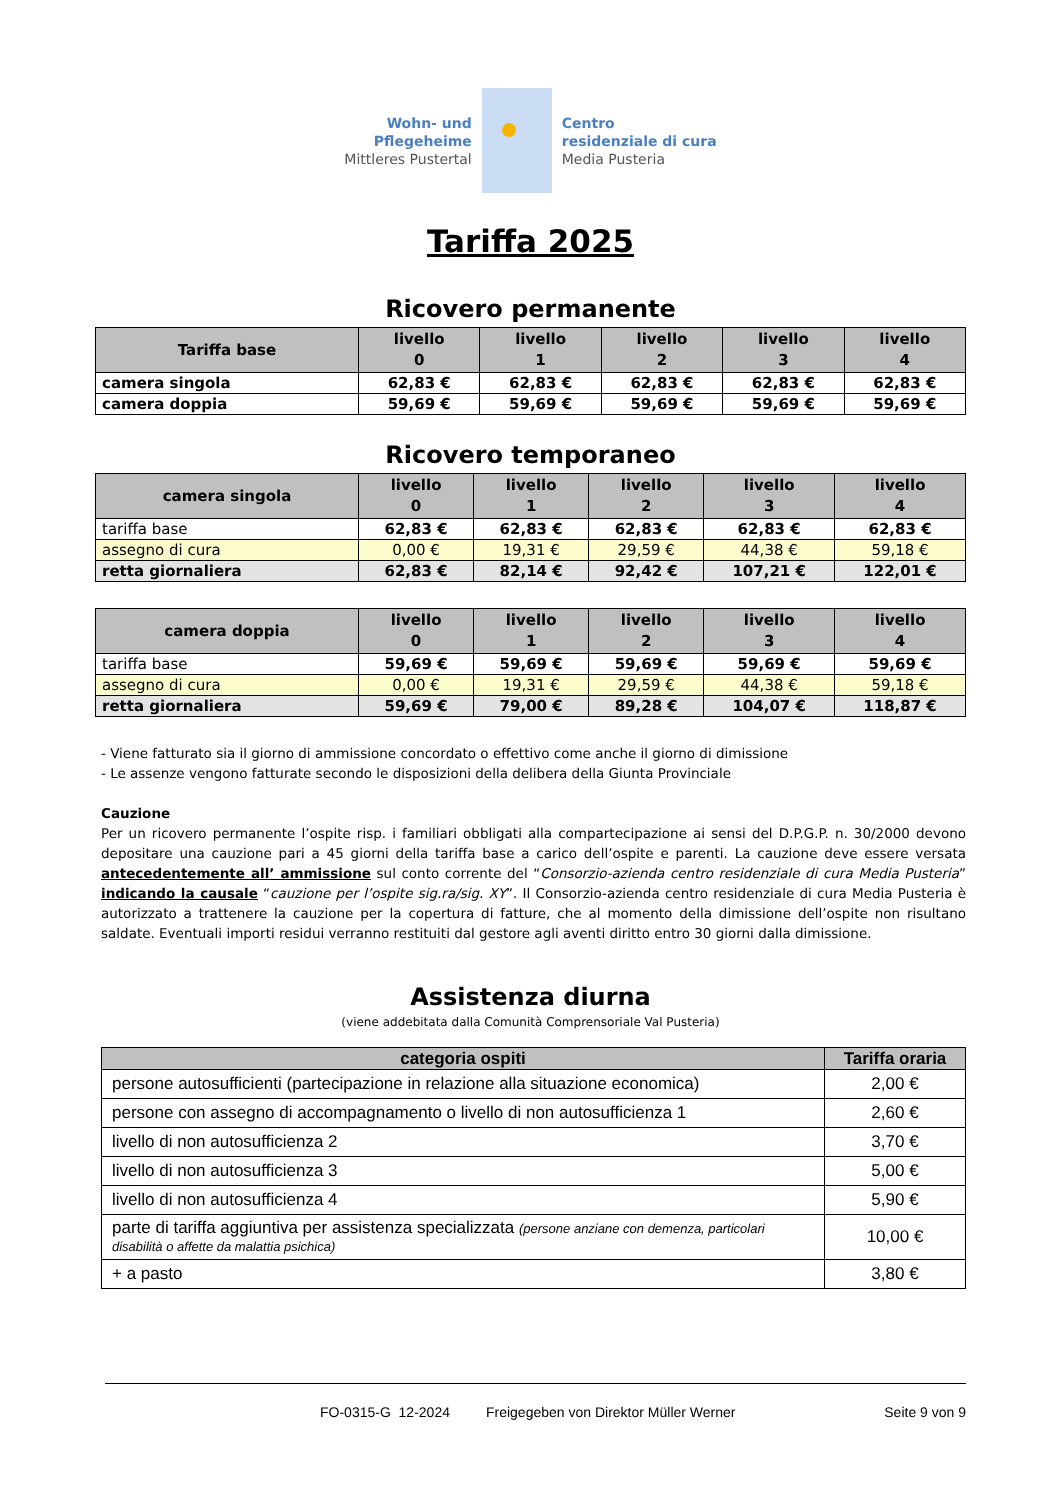Wohn- und
Pflegeheime
Mittleres Pustertal
Centro
residenziale di cura
Media Pusteria
Tariffa 2025
Ricovero permanente
| Tariffa base | livello 0 | livello 1 | livello 2 | livello 3 | livello 4 |
| --- | --- | --- | --- | --- | --- |
| camera singola | 62,83 € | 62,83 € | 62,83 € | 62,83 € | 62,83 € |
| camera doppia | 59,69 € | 59,69 € | 59,69 € | 59,69 € | 59,69 € |
Ricovero temporaneo
| camera singola | livello 0 | livello 1 | livello 2 | livello 3 | livello 4 |
| --- | --- | --- | --- | --- | --- |
| tariffa base | 62,83 € | 62,83 € | 62,83 € | 62,83 € | 62,83 € |
| assegno di cura | 0,00 € | 19,31 € | 29,59 € | 44,38 € | 59,18 € |
| retta giornaliera | 62,83 € | 82,14 € | 92,42 € | 107,21 € | 122,01 € |
| camera doppia | livello 0 | livello 1 | livello 2 | livello 3 | livello 4 |
| --- | --- | --- | --- | --- | --- |
| tariffa base | 59,69 € | 59,69 € | 59,69 € | 59,69 € | 59,69 € |
| assegno di cura | 0,00 € | 19,31 € | 29,59 € | 44,38 € | 59,18 € |
| retta giornaliera | 59,69 € | 79,00 € | 89,28 € | 104,07 € | 118,87 € |
- Viene fatturato sia il giorno di ammissione concordato o effettivo come anche il giorno di dimissione
- Le assenze vengono fatturate secondo le disposizioni della delibera della Giunta Provinciale
Cauzione
Per un ricovero permanente l’ospite risp. i familiari obbligati alla compartecipazione ai sensi del D.P.G.P. n. 30/2000 devono depositare una cauzione pari a 45 giorni della tariffa base a carico dell’ospite e parenti. La cauzione deve essere versata antecedentemente all’ ammissione sul conto corrente del “Consorzio-azienda centro residenziale di cura Media Pusteria” indicando la causale “cauzione per l’ospite sig.ra/sig. XY”. Il Consorzio-azienda centro residenziale di cura Media Pusteria è autorizzato a trattenere la cauzione per la copertura di fatture, che al momento della dimissione dell’ospite non risultano saldate. Eventuali importi residui verranno restituiti dal gestore agli aventi diritto entro 30 giorni dalla dimissione.
Assistenza diurna
(viene addebitata dalla Comunità Comprensoriale Val Pusteria)
| categoria ospiti | Tariffa oraria |
| --- | --- |
| persone autosufficienti (partecipazione in relazione alla situazione economica) | 2,00 € |
| persone con assegno di accompagnamento o livello di non autosufficienza 1 | 2,60 € |
| livello di non autosufficienza 2 | 3,70 € |
| livello di non autosufficienza 3 | 5,00 € |
| livello di non autosufficienza 4 | 5,90 € |
| parte di tariffa aggiuntiva per assistenza specializzata (persone anziane con demenza, particolari disabilità o affette da malattia psichica) | 10,00 € |
| + a pasto | 3,80 € |
FO-0315-G 12-2024 Freigegeben von Direktor Müller Werner Seite 9 von 9